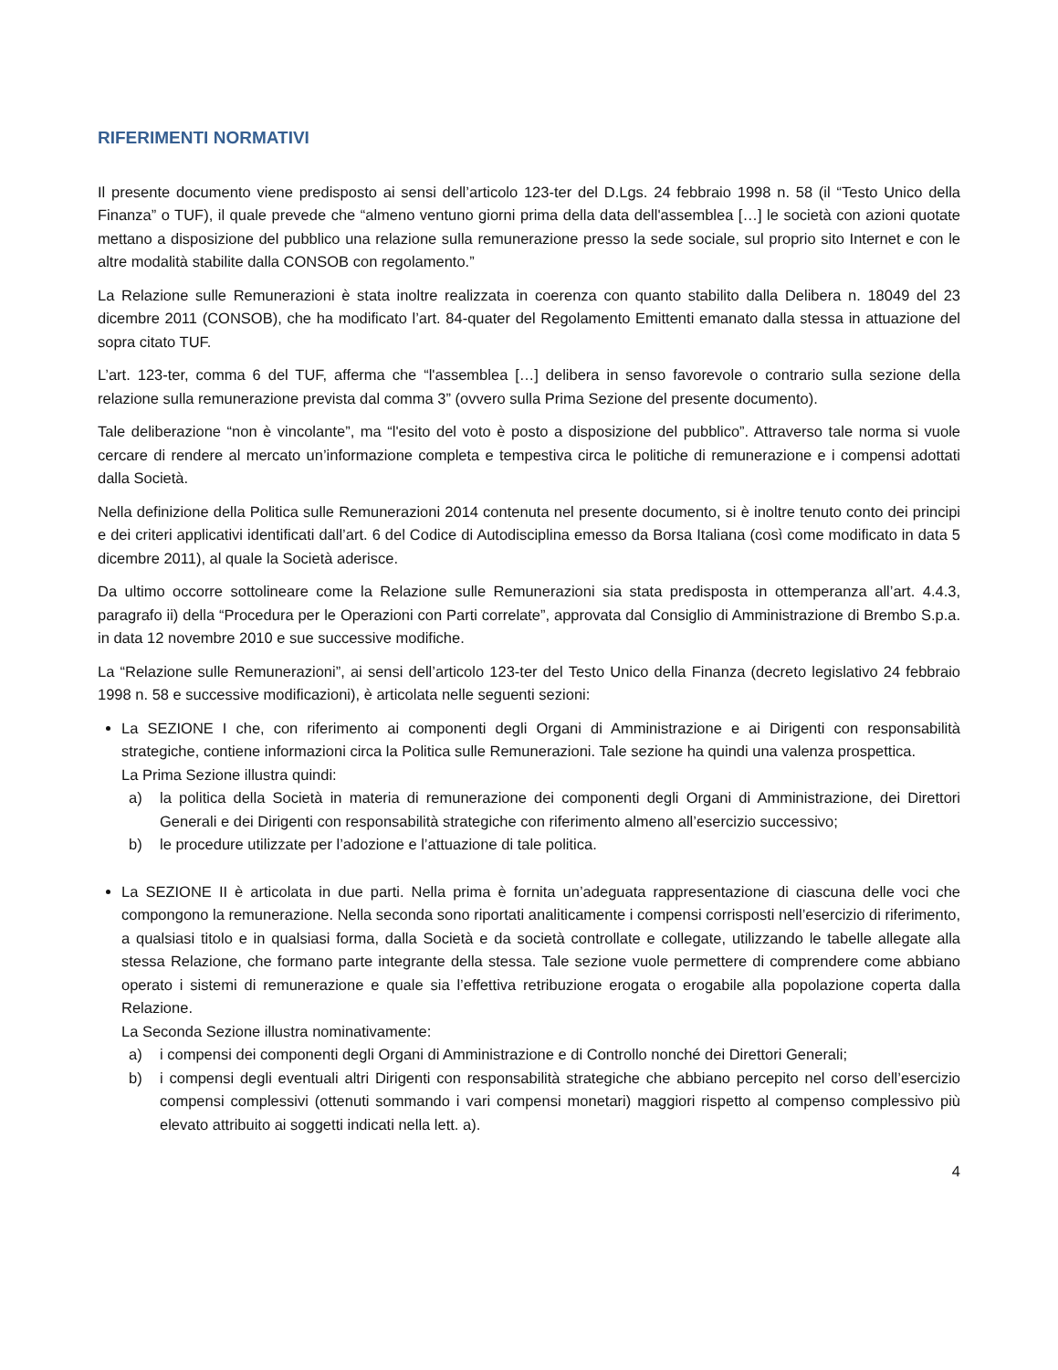RIFERIMENTI NORMATIVI
Il presente documento viene predisposto ai sensi dell’articolo 123-ter del D.Lgs. 24 febbraio 1998 n. 58 (il “Testo Unico della Finanza” o TUF), il quale prevede che “almeno ventuno giorni prima della data dell'assemblea […] le società con azioni quotate mettano a disposizione del pubblico una relazione sulla remunerazione presso la sede sociale, sul proprio sito Internet e con le altre modalità stabilite dalla CONSOB con regolamento.”
La Relazione sulle Remunerazioni è stata inoltre realizzata in coerenza con quanto stabilito dalla Delibera n. 18049 del 23 dicembre 2011 (CONSOB), che ha modificato l’art. 84-quater del Regolamento Emittenti emanato dalla stessa in attuazione del sopra citato TUF.
L’art. 123-ter, comma 6 del TUF, afferma che “l'assemblea […] delibera in senso favorevole o contrario sulla sezione della relazione sulla remunerazione prevista dal comma 3” (ovvero sulla Prima Sezione del presente documento).
Tale deliberazione “non è vincolante”, ma “l'esito del voto è posto a disposizione del pubblico”. Attraverso tale norma si vuole cercare di rendere al mercato un’informazione completa e tempestiva circa le politiche di remunerazione e i compensi adottati dalla Società.
Nella definizione della Politica sulle Remunerazioni 2014 contenuta nel presente documento, si è inoltre tenuto conto dei principi e dei criteri applicativi identificati dall’art. 6 del Codice di Autodisciplina emesso da Borsa Italiana (così come modificato in data 5 dicembre 2011), al quale la Società aderisce.
Da ultimo occorre sottolineare come la Relazione sulle Remunerazioni sia stata predisposta in ottemperanza all’art. 4.4.3, paragrafo ii) della “Procedura per le Operazioni con Parti correlate”, approvata dal Consiglio di Amministrazione di Brembo S.p.a. in data 12 novembre 2010 e sue successive modifiche.
La “Relazione sulle Remunerazioni”, ai sensi dell’articolo 123-ter del Testo Unico della Finanza (decreto legislativo 24 febbraio 1998 n. 58 e successive modificazioni), è articolata nelle seguenti sezioni:
La SEZIONE I che, con riferimento ai componenti degli Organi di Amministrazione e ai Dirigenti con responsabilità strategiche, contiene informazioni circa la Politica sulle Remunerazioni. Tale sezione ha quindi una valenza prospettica.
La Prima Sezione illustra quindi:
a) la politica della Società in materia di remunerazione dei componenti degli Organi di Amministrazione, dei Direttori Generali e dei Dirigenti con responsabilità strategiche con riferimento almeno all’esercizio successivo;
b) le procedure utilizzate per l’adozione e l’attuazione di tale politica.
La SEZIONE II è articolata in due parti. Nella prima è fornita un’adeguata rappresentazione di ciascuna delle voci che compongono la remunerazione. Nella seconda sono riportati analiticamente i compensi corrisposti nell’esercizio di riferimento, a qualsiasi titolo e in qualsiasi forma, dalla Società e da società controllate e collegate, utilizzando le tabelle allegate alla stessa Relazione, che formano parte integrante della stessa. Tale sezione vuole permettere di comprendere come abbiano operato i sistemi di remunerazione e quale sia l’effettiva retribuzione erogata o erogabile alla popolazione coperta dalla Relazione.
La Seconda Sezione illustra nominativamente:
a) i compensi dei componenti degli Organi di Amministrazione e di Controllo nonché dei Direttori Generali;
b) i compensi degli eventuali altri Dirigenti con responsabilità strategiche che abbiano percepito nel corso dell’esercizio compensi complessivi (ottenuti sommando i vari compensi monetari) maggiori rispetto al compenso complessivo più elevato attribuito ai soggetti indicati nella lett. a).
4